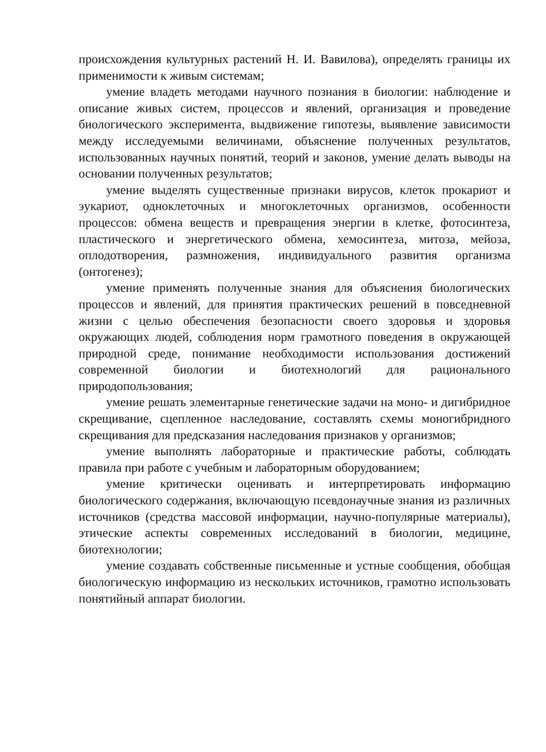происхождения культурных растений Н. И. Вавилова), определять границы их применимости к живым системам;
умение владеть методами научного познания в биологии: наблюдение и описание живых систем, процессов и явлений, организация и проведение биологического эксперимента, выдвижение гипотезы, выявление зависимости между исследуемыми величинами, объяснение полученных результатов, использованных научных понятий, теорий и законов, умение делать выводы на основании полученных результатов;
умение выделять существенные признаки вирусов, клеток прокариот и эукариот, одноклеточных и многоклеточных организмов, особенности процессов: обмена веществ и превращения энергии в клетке, фотосинтеза, пластического и энергетического обмена, хемосинтеза, митоза, мейоза, оплодотворения, размножения, индивидуального развития организма (онтогенез);
умение применять полученные знания для объяснения биологических процессов и явлений, для принятия практических решений в повседневной жизни с целью обеспечения безопасности своего здоровья и здоровья окружающих людей, соблюдения норм грамотного поведения в окружающей природной среде, понимание необходимости использования достижений современной биологии и биотехнологий для рационального природопользования;
умение решать элементарные генетические задачи на моно- и дигибридное скрещивание, сцепленное наследование, составлять схемы моногибридного скрещивания для предсказания наследования признаков у организмов;
умение выполнять лабораторные и практические работы, соблюдать правила при работе с учебным и лабораторным оборудованием;
умение критически оценивать и интерпретировать информацию биологического содержания, включающую псевдонаучные знания из различных источников (средства массовой информации, научно-популярные материалы), этические аспекты современных исследований в биологии, медицине, биотехнологии;
умение создавать собственные письменные и устные сообщения, обобщая биологическую информацию из нескольких источников, грамотно использовать понятийный аппарат биологии.